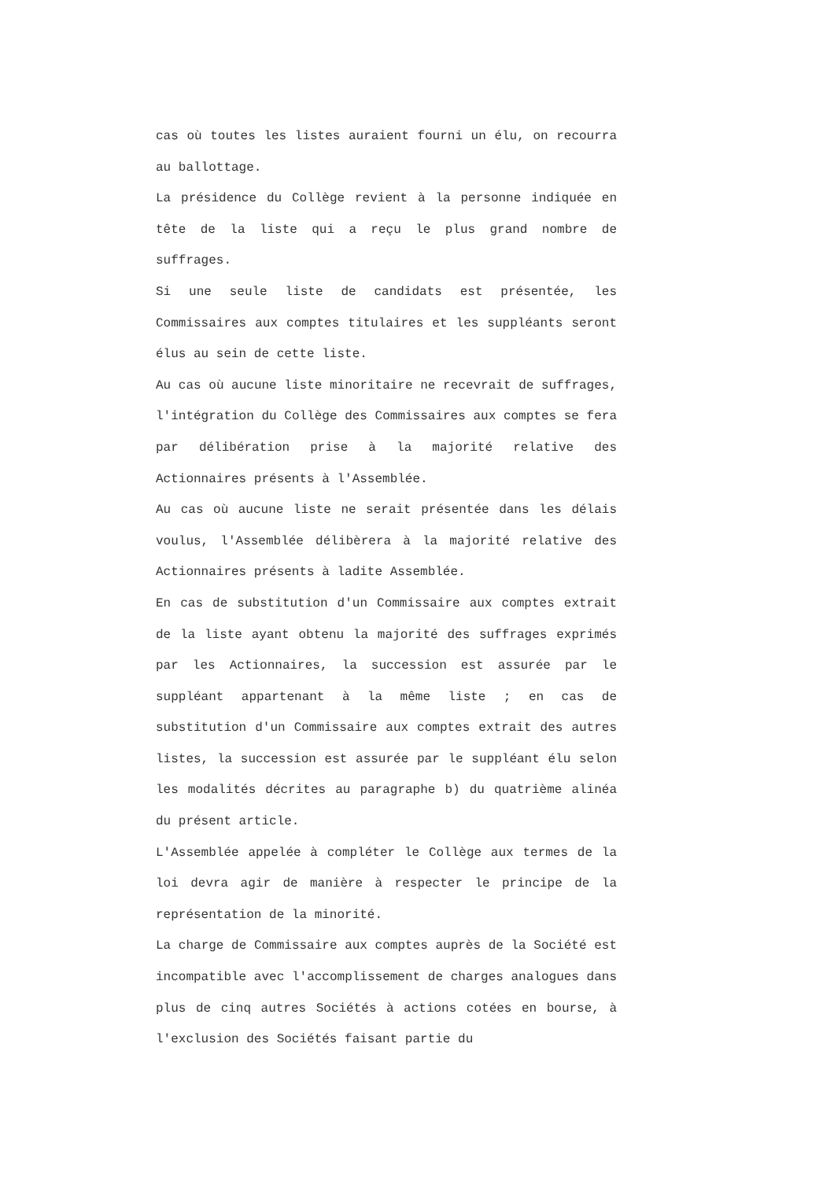cas où toutes les listes auraient fourni un élu, on recourra au ballottage.
La présidence du Collège revient à la personne indiquée en tête de la liste qui a reçu le plus grand nombre de suffrages.
Si une seule liste de candidats est présentée, les Commissaires aux comptes titulaires et les suppléants seront élus au sein de cette liste.
Au cas où aucune liste minoritaire ne recevrait de suffrages, l'intégration du Collège des Commissaires aux comptes se fera par délibération prise à la majorité relative des Actionnaires présents à l'Assemblée.
Au cas où aucune liste ne serait présentée dans les délais voulus, l'Assemblée délibèrera à la majorité relative des Actionnaires présents à ladite Assemblée.
En cas de substitution d'un Commissaire aux comptes extrait de la liste ayant obtenu la majorité des suffrages exprimés par les Actionnaires, la succession est assurée par le suppléant appartenant à la même liste ; en cas de substitution d'un Commissaire aux comptes extrait des autres listes, la succession est assurée par le suppléant élu selon les modalités décrites au paragraphe b) du quatrième alinéa du présent article.
L'Assemblée appelée à compléter le Collège aux termes de la loi devra agir de manière à respecter le principe de la représentation de la minorité.
La charge de Commissaire aux comptes auprès de la Société est incompatible avec l'accomplissement de charges analogues dans plus de cinq autres Sociétés à actions cotées en bourse, à l'exclusion des Sociétés faisant partie du